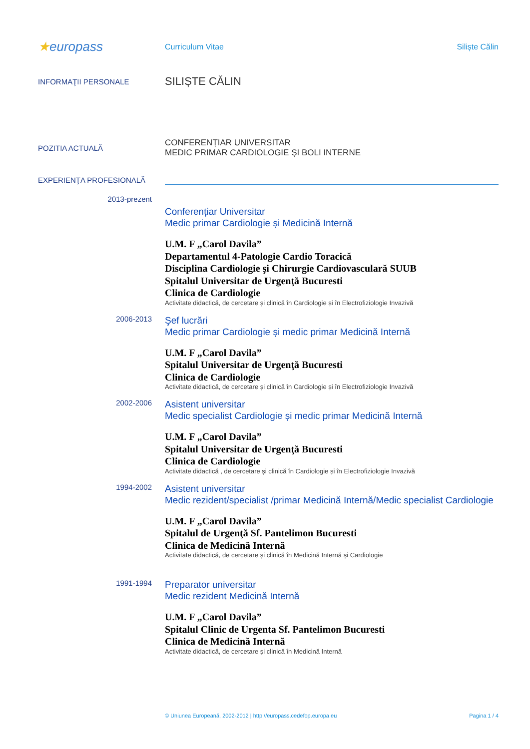★europass
Curriculum Vitae Siliște Călin
INFORMAŢII PERSONALE
SILIȘTE CĂLIN
POZITIA ACTUALĂ
CONFERENȚIAR UNIVERSITAR
MEDIC PRIMAR CARDIOLOGIE ȘI BOLI INTERNE
EXPERIENŢA PROFESIONALĂ
2013-prezent
Conferențiar Universitar
Medic primar Cardiologie și Medicină Internă
U.M. F „Carol Davila”
Departamentul 4-Patologie Cardio Toracică
Disciplina Cardiologie şi Chirurgie Cardiovasculară SUUB
Spitalul Universitar de Urgenţă Bucuresti
Clinica de Cardiologie
Activitate didactică, de cercetare și clinică în Cardiologie și în Electrofiziologie Invazivă
2006-2013
Şef lucrări
Medic primar Cardiologie și medic primar Medicină Internă
U.M. F „Carol Davila”
Spitalul Universitar de Urgenţă Bucuresti
Clinica de Cardiologie
Activitate didactică, de cercetare și clinică în Cardiologie și în Electrofiziologie Invazivă
2002-2006
Asistent universitar
Medic specialist Cardiologie și medic primar Medicină Internă
U.M. F „Carol Davila”
Spitalul Universitar de Urgenţă Bucuresti
Clinica de Cardiologie
Activitate didactică , de cercetare și clinică în Cardiologie și în Electrofiziologie Invazivă
1994-2002
Asistent universitar
Medic rezident/specialist /primar Medicină Internă/Medic specialist Cardiologie
U.M. F „Carol Davila”
Spitalul de Urgenţă Sf. Pantelimon Bucuresti
Clinica de Medicină Internă
Activitate didactică, de cercetare și clinică în Medicină Internă și Cardiologie
1991-1994
Preparator universitar
Medic rezident Medicină Internă
U.M. F „Carol Davila”
Spitalul Clinic de Urgenta Sf. Pantelimon Bucuresti
Clinica de Medicină Internă
Activitate didactică, de cercetare și clinică în Medicină Internă
© Uniunea Europeană, 2002-2012 | http://europass.cedefop.europa.eu
Pagina 1 / 4